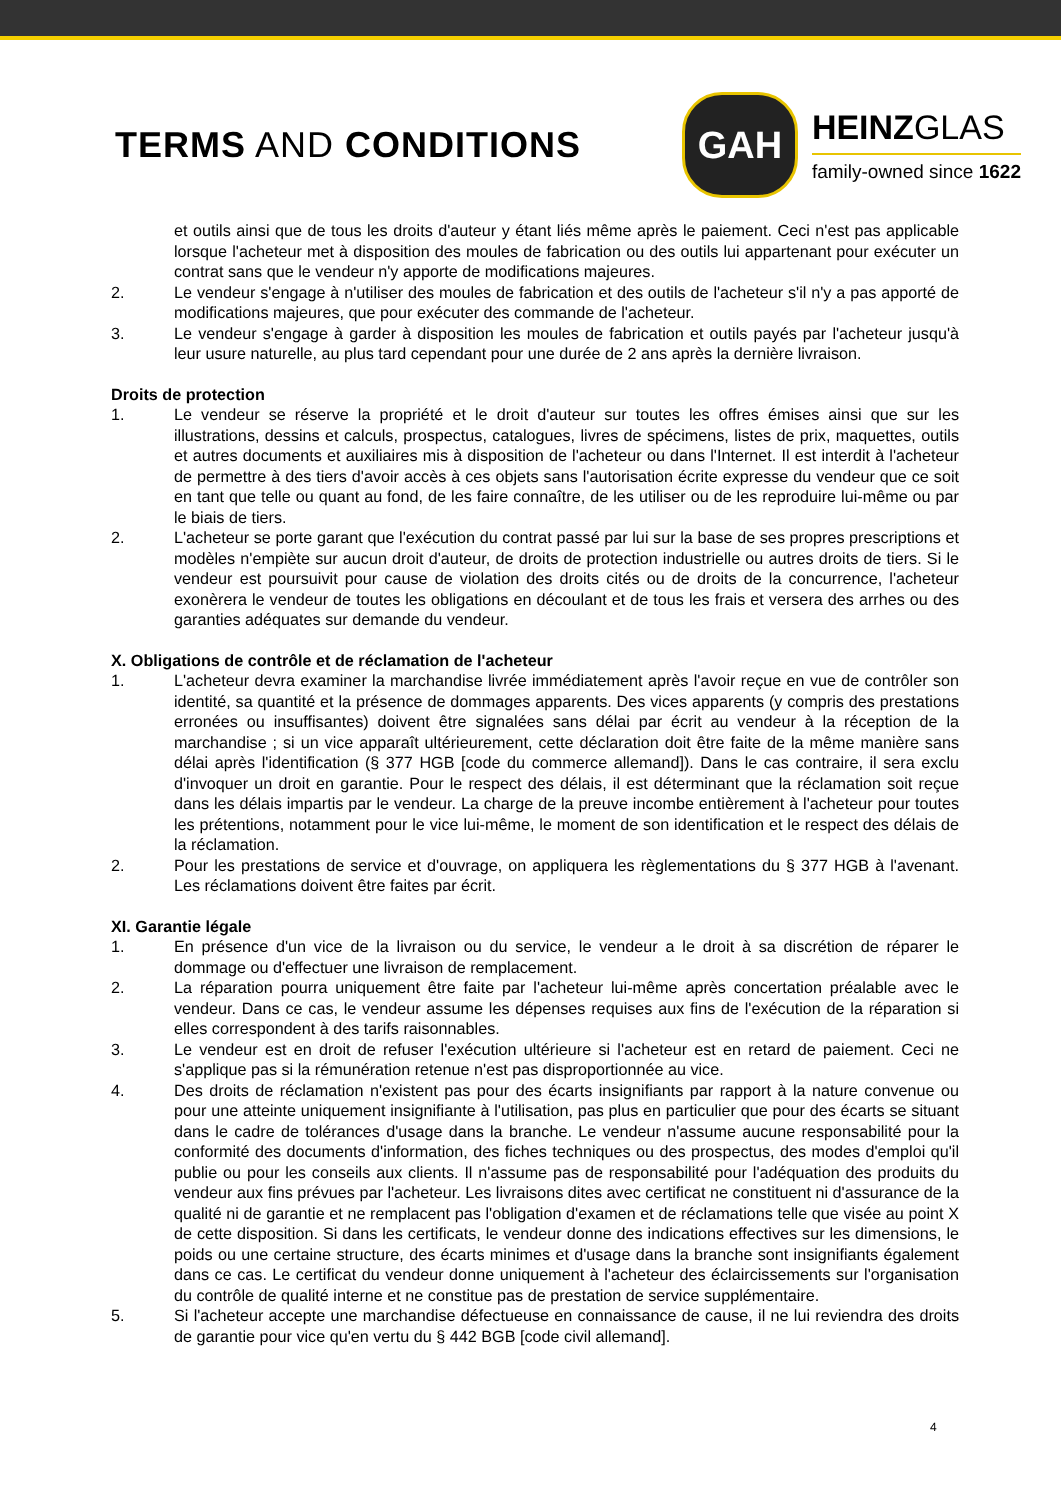TERMS AND CONDITIONS
GAH
HEINZGLAS
family-owned since 1622
et outils ainsi que de tous les droits d'auteur y étant liés même après le paiement. Ceci n'est pas applicable lorsque l'acheteur met à disposition des moules de fabrication ou des outils lui appartenant pour exécuter un contrat sans que le vendeur n'y apporte de modifications majeures.
2. Le vendeur s'engage à n'utiliser des moules de fabrication et des outils de l'acheteur s'il n'y a pas apporté de modifications majeures, que pour exécuter des commande de l'acheteur.
3. Le vendeur s'engage à garder à disposition les moules de fabrication et outils payés par l'acheteur jusqu'à leur usure naturelle, au plus tard cependant pour une durée de 2 ans après la dernière livraison.
Droits de protection
1. Le vendeur se réserve la propriété et le droit d'auteur sur toutes les offres émises ainsi que sur les illustrations, dessins et calculs, prospectus, catalogues, livres de spécimens, listes de prix, maquettes, outils et autres documents et auxiliaires mis à disposition de l'acheteur ou dans l'Internet. Il est interdit à l'acheteur de permettre à des tiers d'avoir accès à ces objets sans l'autorisation écrite expresse du vendeur que ce soit en tant que telle ou quant au fond, de les faire connaître, de les utiliser ou de les reproduire lui-même ou par le biais de tiers.
2. L'acheteur se porte garant que l'exécution du contrat passé par lui sur la base de ses propres prescriptions et modèles n'empiète sur aucun droit d'auteur, de droits de protection industrielle ou autres droits de tiers. Si le vendeur est poursuivit pour cause de violation des droits cités ou de droits de la concurrence, l'acheteur exonèrera le vendeur de toutes les obligations en découlant et de tous les frais et versera des arrhes ou des garanties adéquates sur demande du vendeur.
X. Obligations de contrôle et de réclamation de l'acheteur
1. L'acheteur devra examiner la marchandise livrée immédiatement après l'avoir reçue en vue de contrôler son identité, sa quantité et la présence de dommages apparents. Des vices apparents (y compris des prestations erronées ou insuffisantes) doivent être signalées sans délai par écrit au vendeur à la réception de la marchandise ; si un vice apparaît ultérieurement, cette déclaration doit être faite de la même manière sans délai après l'identification (§ 377 HGB [code du commerce allemand]). Dans le cas contraire, il sera exclu d'invoquer un droit en garantie. Pour le respect des délais, il est déterminant que la réclamation soit reçue dans les délais impartis par le vendeur. La charge de la preuve incombe entièrement à l'acheteur pour toutes les prétentions, notamment pour le vice lui-même, le moment de son identification et le respect des délais de la réclamation.
2. Pour les prestations de service et d'ouvrage, on appliquera les règlementations du § 377 HGB à l'avenant. Les réclamations doivent être faites par écrit.
XI. Garantie légale
1. En présence d'un vice de la livraison ou du service, le vendeur a le droit à sa discrétion de réparer le dommage ou d'effectuer une livraison de remplacement.
2. La réparation pourra uniquement être faite par l'acheteur lui-même après concertation préalable avec le vendeur. Dans ce cas, le vendeur assume les dépenses requises aux fins de l'exécution de la réparation si elles correspondent à des tarifs raisonnables.
3. Le vendeur est en droit de refuser l'exécution ultérieure si l'acheteur est en retard de paiement. Ceci ne s'applique pas si la rémunération retenue n'est pas disproportionnée au vice.
4. Des droits de réclamation n'existent pas pour des écarts insignifiants par rapport à la nature convenue ou pour une atteinte uniquement insignifiante à l'utilisation, pas plus en particulier que pour des écarts se situant dans le cadre de tolérances d'usage dans la branche. Le vendeur n'assume aucune responsabilité pour la conformité des documents d'information, des fiches techniques ou des prospectus, des modes d'emploi qu'il publie ou pour les conseils aux clients. Il n'assume pas de responsabilité pour l'adéquation des produits du vendeur aux fins prévues par l'acheteur. Les livraisons dites avec certificat ne constituent ni d'assurance de la qualité ni de garantie et ne remplacent pas l'obligation d'examen et de réclamations telle que visée au point X de cette disposition. Si dans les certificats, le vendeur donne des indications effectives sur les dimensions, le poids ou une certaine structure, des écarts minimes et d'usage dans la branche sont insignifiants également dans ce cas. Le certificat du vendeur donne uniquement à l'acheteur des éclaircissements sur l'organisation du contrôle de qualité interne et ne constitue pas de prestation de service supplémentaire.
5. Si l'acheteur accepte une marchandise défectueuse en connaissance de cause, il ne lui reviendra des droits de garantie pour vice qu'en vertu du § 442 BGB [code civil allemand].
4